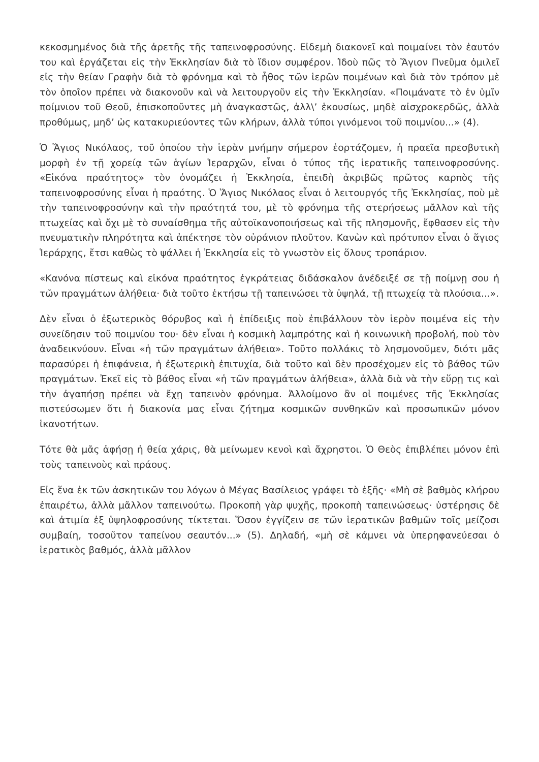κεκοσμημένος διὰ τῆς ἀρετῆς τῆς ταπεινοφροσύνης. Εἰδεμὴ διακονεῖ καὶ ποιμαίνει τὸν ἑαυτόν του καὶ ἐργάζεται εἰς τὴν Ἐκκλησίαν διὰ τὸ ἴδιον συμφέρον. Ἰδοὺ πῶς τὸ Ἅγιον Πνεῦμα ὁμιλεῖ εἰς τὴν θείαν Γραφὴν διὰ τὸ φρόνημα καὶ τὸ ἦθος τῶν ἱερῶν ποιμένων καὶ διὰ τὸν τρόπον μὲ τὸν ὁποῖον πρέπει νὰ διακονοῦν καὶ νὰ λειτουργοῦν εἰς τὴν Ἐκκλησίαν. «Ποιμάνατε τὸ ἐν ὑμῖν ποίμνιον τοῦ Θεοῦ, ἐπισκοποῦντες μὴ ἀναγκαστῶς, ἀλλ\’ ἑκουσίως, μηδὲ αἰσχροκερδῶς, ἀλλὰ προθύμως, μηδ’ ὡς κατακυριεύοντες τῶν κλήρων, ἀλλὰ τύποι γινόμενοι τοῦ ποιμνίου...» (4).
Ὁ Ἅγιος Νικόλαος, τοῦ ὁποίου τὴν ἱερὰν μνήμην σήμερον ἑορτάζομεν, ἡ πραεῖα πρεσβυτικὴ μορφὴ ἐν τῇ χορείᾳ τῶν ἁγίων Ἱεραρχῶν, εἶναι ὁ τύπος τῆς ἱερατικῆς ταπεινοφροσύνης. «Εἰκόνα πραότητος» τὸν ὀνομάζει ἡ Ἐκκλησία, ἐπειδὴ ἀκριβῶς πρῶτος καρπὸς τῆς ταπεινοφροσύνης εἶναι ἡ πραότης. Ὁ Ἅγιος Νικόλαος εἶναι ὁ λειτουργός τῆς Ἐκκλησίας, ποὺ μὲ τὴν ταπεινοφροσύνην καὶ τὴν πραότητά του, μὲ τὸ φρόνημα τῆς στερήσεως μᾶλλον καὶ τῆς πτωχείας καὶ ὄχι μὲ τὸ συναίσθημα τῆς αὐτοϊκανοποιήσεως καὶ τῆς πλησμονῆς, ἔφθασεν εἰς τὴν πνευματικὴν πληρότητα καὶ ἀπέκτησε τὸν οὐράνιον πλοῦτον. Κανὼν καὶ πρότυπον εἶναι ὁ ἅγιος Ἱεράρχης, ἔτσι καθὼς τὸ ψάλλει ἡ Ἐκκλησία εἰς τὸ γνωστὸν εἰς ὅλους τροπάριον.
«Κανόνα πίστεως καὶ εἰκόνα πραότητος ἐγκράτειας διδάσκαλον ἀνέδειξέ σε τῇ ποίμνῃ σου ἡ τῶν πραγμάτων ἀλήθεια· διὰ τοῦτο ἐκτήσω τῇ ταπεινώσει τὰ ὑψηλά, τῇ πτωχείᾳ τὰ πλούσια...».
Δὲν εἶναι ὁ ἐξωτερικὸς θόρυβος καὶ ἡ ἐπίδειξις ποὺ ἐπιβάλλουν τὸν ἱερὸν ποιμένα εἰς τὴν συνείδησιν τοῦ ποιμνίου του· δὲν εἶναι ἡ κοσμικὴ λαμπρότης καὶ ἡ κοινωνικὴ προβολή, ποὺ τὸν ἀναδεικνύουν. Εἶναι «ἡ τῶν πραγμάτων ἀλήθεια». Τοῦτο πολλάκις τὸ λησμονοῦμεν, διότι μᾶς παρασύρει ἡ ἐπιφάνεια, ἡ ἐξωτερικὴ ἐπιτυχία, διὰ τοῦτο καὶ δὲν προσέχομεν εἰς τὸ βάθος τῶν πραγμάτων. Ἐκεῖ εἰς τὸ βάθος εἶναι «ἡ τῶν πραγμάτων ἀλήθεια», ἀλλὰ διὰ νὰ τὴν εὕρῃ τις καὶ τὴν ἀγαπήσῃ πρέπει νὰ ἔχῃ ταπεινὸν φρόνημα. Ἀλλοίμονο ἂν οἱ ποιμένες τῆς Ἐκκλησίας πιστεύσωμεν ὅτι ἡ διακονία μας εἶναι ζήτημα κοσμικῶν συνθηκῶν καὶ προσωπικῶν μόνον ἱκανοτήτων.
Τότε θὰ μᾶς ἀφήσῃ ἡ θεία χάρις, θὰ μείνωμεν κενοὶ καὶ ἄχρηστοι. Ὁ Θεὸς ἐπιβλέπει μόνον ἐπὶ τοὺς ταπεινοὺς καὶ πράους.
Εἰς ἕνα ἐκ τῶν ἀσκητικῶν του λόγων ὁ Μέγας Βασίλειος γράφει τὸ ἑξῆς· «Μὴ σὲ βαθμὸς κλήρου ἐπαιρέτω, ἀλλὰ μᾶλλον ταπεινούτω. Προκοπὴ γὰρ ψυχῆς, προκοπὴ ταπεινώσεως· ὑστέρησις δὲ καὶ ἀτιμία ἐξ ὑψηλοφροσύνης τίκτεται. Ὅσον ἐγγίζειν σε τῶν ἱερατικῶν βαθμῶν τοῖς μείζοσι συμβαίη, τοσοῦτον ταπείνου σεαυτόν...» (5). Δηλαδή, «μὴ σὲ κάμνει νὰ ὑπερηφανεύεσαι ὁ ἱερατικὸς βαθμός, ἀλλὰ μᾶλλον